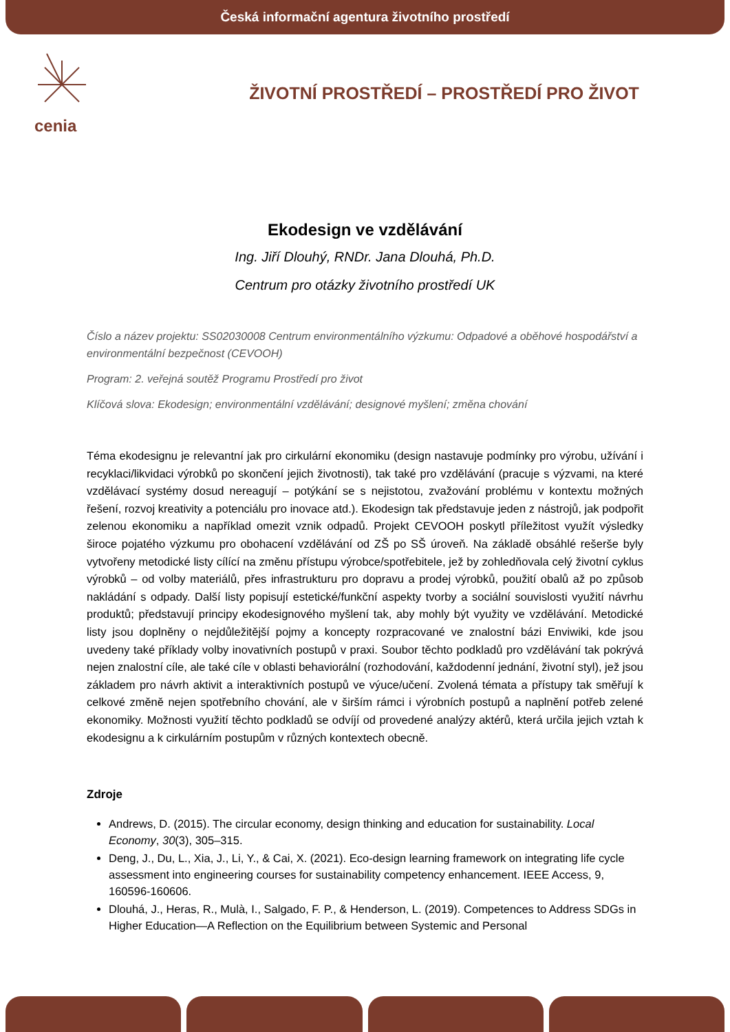Česká informační agentura životního prostředí
cenia
ŽIVOTNÍ PROSTŘEDÍ – PROSTŘEDÍ PRO ŽIVOT
Ekodesign ve vzdělávání
Ing. Jiří Dlouhý, RNDr. Jana Dlouhá, Ph.D.
Centrum pro otázky životního prostředí UK
Číslo a název projektu: SS02030008 Centrum environmentálního výzkumu: Odpadové a oběhové hospodářství a environmentální bezpečnost (CEVOOH)
Program: 2. veřejná soutěž Programu Prostředí pro život
Klíčová slova: Ekodesign; environmentální vzdělávání; designové myšlení; změna chování
Téma ekodesignu je relevantní jak pro cirkulární ekonomiku (design nastavuje podmínky pro výrobu, užívání i recyklaci/likvidaci výrobků po skončení jejich životnosti), tak také pro vzdělávání (pracuje s výzvami, na které vzdělávací systémy dosud nereagují – potýkání se s nejistotou, zvažování problému v kontextu možných řešení, rozvoj kreativity a potenciálu pro inovace atd.). Ekodesign tak představuje jeden z nástrojů, jak podpořit zelenou ekonomiku a například omezit vznik odpadů. Projekt CEVOOH poskytl příležitost využít výsledky široce pojatého výzkumu pro obohacení vzdělávání od ZŠ po SŠ úroveň. Na základě obsáhlé rešerše byly vytvořeny metodické listy cílící na změnu přístupu výrobce/spotřebitele, jež by zohledňovala celý životní cyklus výrobků – od volby materiálů, přes infrastrukturu pro dopravu a prodej výrobků, použití obalů až po způsob nakládání s odpady. Další listy popisují estetické/funkční aspekty tvorby a sociální souvislosti využití návrhu produktů; představují principy ekodesignového myšlení tak, aby mohly být využity ve vzdělávání. Metodické listy jsou doplněny o nejdůležitější pojmy a koncepty rozpracované ve znalostní bázi Enviwiki, kde jsou uvedeny také příklady volby inovativních postupů v praxi. Soubor těchto podkladů pro vzdělávání tak pokrývá nejen znalostní cíle, ale také cíle v oblasti behaviorální (rozhodování, každodenní jednání, životní styl), jež jsou základem pro návrh aktivit a interaktivních postupů ve výuce/učení. Zvolená témata a přístupy tak směřují k celkové změně nejen spotřebního chování, ale v širším rámci i výrobních postupů a naplnění potřeb zelené ekonomiky. Možnosti využití těchto podkladů se odvíjí od provedené analýzy aktérů, která určila jejich vztah k ekodesignu a k cirkulárním postupům v různých kontextech obecně.
Zdroje
Andrews, D. (2015). The circular economy, design thinking and education for sustainability. Local Economy, 30(3), 305–315.
Deng, J., Du, L., Xia, J., Li, Y., & Cai, X. (2021). Eco-design learning framework on integrating life cycle assessment into engineering courses for sustainability competency enhancement. IEEE Access, 9, 160596-160606.
Dlouhá, J., Heras, R., Mulà, I., Salgado, F. P., & Henderson, L. (2019). Competences to Address SDGs in Higher Education—A Reflection on the Equilibrium between Systemic and Personal